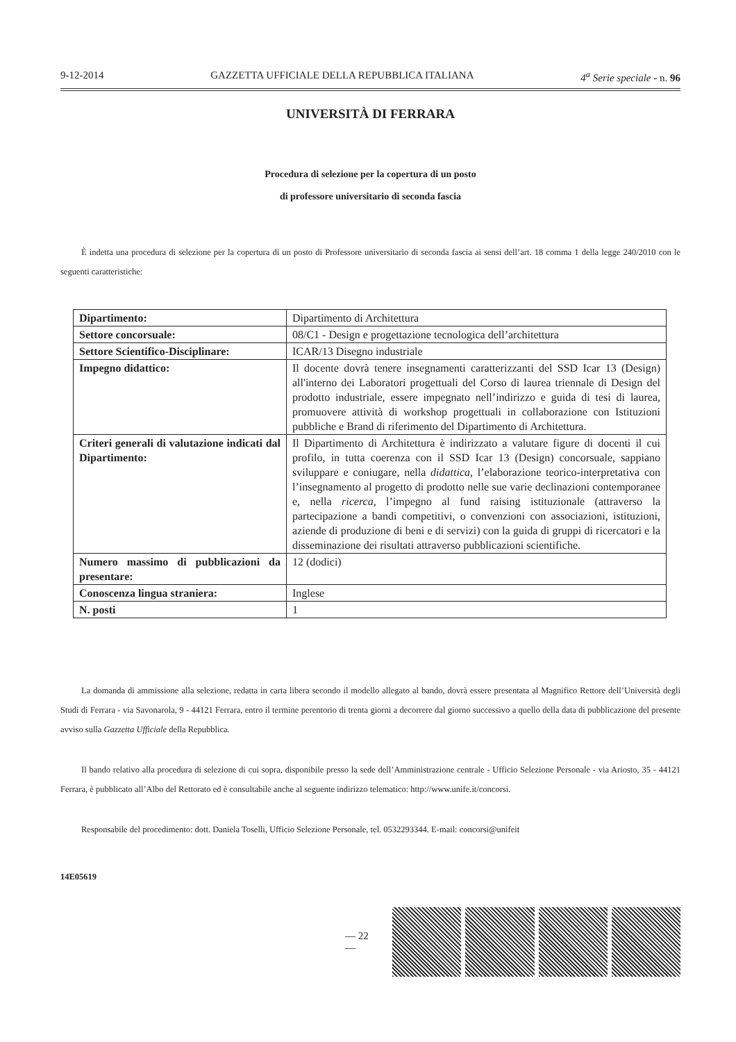9-12-2014 GAZZETTA UFFICIALE DELLA REPUBBLICA ITALIANA 4<sup>a</sup> Serie speciale - n. 96
UNIVERSITÀ DI FERRARA
Procedura di selezione per la copertura di un posto
di professore universitario di seconda fascia
È indetta una procedura di selezione per la copertura di un posto di Professore universitario di seconda fascia ai sensi dell’art. 18 comma 1 della legge 240/2010 con le seguenti caratteristiche:
| Dipartimento: | Dipartimento di Architettura |
| Settore concorsuale: | 08/C1 - Design e progettazione tecnologica dell’architettura |
| Settore Scientifico-Disciplinare: | ICAR/13 Disegno industriale |
| Impegno didattico: | Il docente dovrà tenere insegnamenti caratterizzanti del SSD Icar 13 (Design) all'interno dei Laboratori progettuali del Corso di laurea triennale di Design del prodotto industriale, essere impegnato nell’indirizzo e guida di tesi di laurea, promuovere attività di workshop progettuali in collaborazione con Istituzioni pubbliche e Brand di riferimento del Dipartimento di Architettura. |
| Criteri generali di valutazione indicati dal Dipartimento: | Il Dipartimento di Architettura è indirizzato a valutare figure di docenti il cui profilo, in tutta coerenza con il SSD Icar 13 (Design) concorsuale, sappiano sviluppare e coniugare, nella didattica , l’elaborazione teorico-interpretativa con l’insegnamento al progetto di prodotto nelle sue varie declinazioni contemporanee e, nella ricerca , l’impegno al fund raising istituzionale (attraverso la partecipazione a bandi competitivi, o convenzioni con associazioni, istituzioni, aziende di produzione di beni e di servizi) con la guida di gruppi di ricercatori e la disseminazione dei risultati attraverso pubblicazioni scientifiche. |
| Numero massimo di pubblicazioni da presentare: | 12 (dodici) |
| Conoscenza lingua straniera: | Inglese |
| N. posti | 1 |
La domanda di ammissione alla selezione, redatta in carta libera secondo il modello allegato al bando, dovrà essere presentata al Magnifico Rettore dell’Università degli Studi di Ferrara - via Savonarola, 9 - 44121 Ferrara, entro il termine perentorio di trenta giorni a decorrere dal giorno successivo a quello della data di pubblicazione del presente avviso sulla Gazzetta Ufficiale della Repubblica.
Il bando relativo alla procedura di selezione di cui sopra, disponibile presso la sede dell’Amministrazione centrale - Ufficio Selezione Personale - via Ariosto, 35 - 44121 Ferrara, è pubblicato all’Albo del Rettorato ed è consultabile anche al seguente indirizzo telematico: http://www.unife.it/concorsi.
Responsabile del procedimento: dott. Daniela Toselli, Ufficio Selezione Personale, tel. 0532293344. E-mail: concorsi@unifeit
14E05619
— 22 —